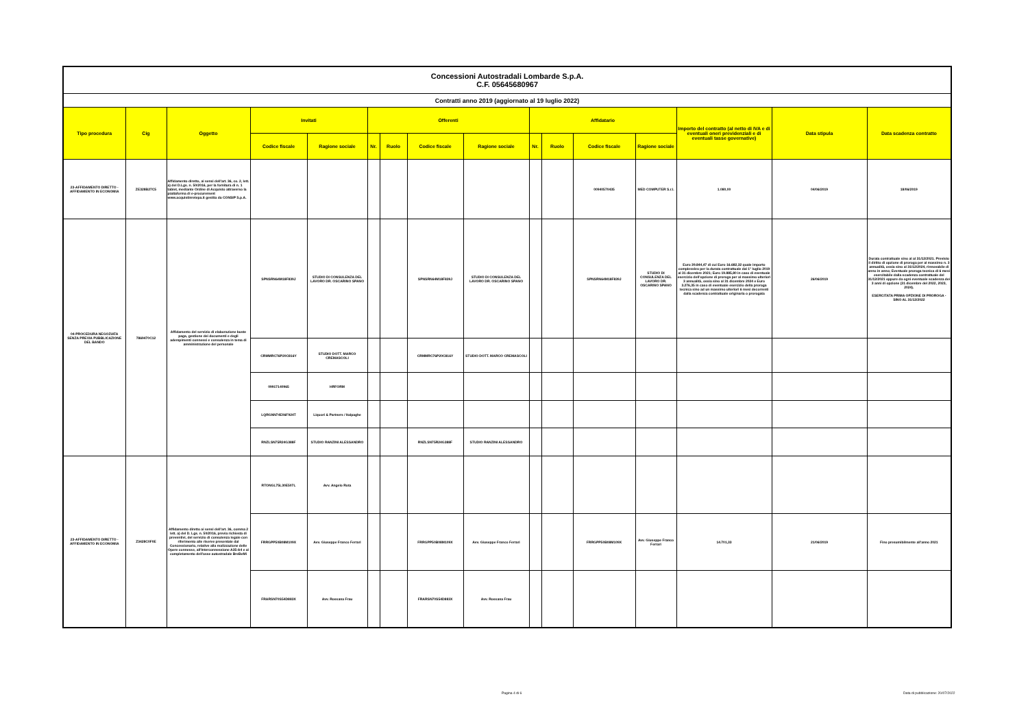| Concessioni Autostradali Lombarde S.p.A. C.F. 05645680967 | | | | | | | | | | | | | | | |
| Contratti anno 2019 (aggiornato al 19 luglio 2022) | | | | | | | | | | | | | | | |
| Tipo procedura | Cig | Oggetto | Invitati | | Offerenti | | | | Affidatario | | | | Importo del contratto (al netto di IVA e di eventuali oneri previdenziali e di eventuali tasse governative) | Data stipula | Data scadenza contratto |
| | | | Codice fiscale | Ragione sociale | Nr. | Ruolo | Codice fiscale | Ragione sociale | Nr. | Ruolo | Codice fiscale | Ragione sociale | | | |
| 23-AFFIDAMENTO DIRETTO - AFFIDAMENTO IN ECONOMIA | ZE328B27C5 | Affidamento diretto, ai sensi dell'art. 36, co. 2, lett. a) del D.Lgs. n. 50/2016, per la fornitura di n. 1 tablet, mediante Ordine di Acquisto attraverso la piattaforma di e-procurement www.acquistinretepa.it gestita da CONSIP S.p.A. | | | | | | | | | 00940570435 | MED COMPUTER S.r.l. | 1.080,00 | 04/06/2019 | 18/06/2019 |
| 04-PROCEDURA NEGOZIATA SENZA PREVIA PUBBLICAZIONE DEL BANDO | 7869470C12 | Affidamento del servizio di elaborazione buste paga, gestione dei documenti e degli adempimenti connessi e consulenza in tema di amministrazione del personale | SPNSRN64M18F839J | STUDIO DI CONSULENZA DEL LAVORO DR. OSCARINO SPANO | | | SPNSRN64M18F839J | STUDIO DI CONSULENZA DEL LAVORO DR. OSCARINO SPANO | | | SPNSRN64M18F839J | STUDIO DI CONSULENZA DEL LAVORO DR. OSCARINO SPANO | Euro 39.844,47 di cui Euro 16.682,32 quale importo complessivo per la durata contrattuale dal 1° luglio 2019 al 31 dicembre 2021; Euro 19.885,80 in caso di eventuale esercizio dell'opzione di proroga per al massimo ulteriori 3 annualità, ossia sino al 31 dicembre 2024 e Euro 3.276,35 in caso di eventuale esercizio della proroga tecnica sino ad un massimo ulteriori 6 mesi decorrenti dalla scadenza contrattuale originaria o prorogata | 26/06/2019 | Durata contrattuale sino al al 31/12/2021. Previsto il diritto di opzione di proroga per al massimo n. 3 annualità, ossia sino al 31/12/2024, rinnovabile di anno in anno; Eventuale proroga tecnica di 6 mesi esercitabile dalla scadenza contrattuale del 31/12/2021 oppure da ogni eventuale scadenza dei 3 anni di opzione (31 dicembre del 2022, 2023, 2024). ESERCITATA PRIMA OPZIONE DI PROROGA - SINO AL 31/12/2022 |
| | | | CRMMRC76P20C816Y | STUDIO DOTT. MARCO CREMASCOLI | | | CRMMRC76P20C816Y | STUDIO DOTT. MARCO CREMASCOLI | | | | | | | |
| | | | 09917140965 | HRFORM | | | | | | | | | | | |
| | | | LQRGNN74E06F924T | Liquori & Partners / Italpaghe | | | | | | | | | | | |
| | | | RNZLSN75R24G388F | STUDIO RANZINI ALESSANDRO | | | RNZLSN75R24G388F | STUDIO RANZINI ALESSANDRO | | | | | | | |
| 23-AFFIDAMENTO DIRETTO - AFFIDAMENTO IN ECONOMIA | Z3428C0F0E | Affidamento diretto ai sensi dell'art. 36, comma 2 lett. a) del D. Lgs. n. 50/2016, previa richiesta di preventivi, del servizio di consulenza legale con riferimento alle riserve presentate dal Concessionario, relative alla realizzazione delle Opere connesse, all'Interconnessione A35-A4 e al completamento dell'asse autostradale BreBeMi | RTONGL75L30E507L | Avv. Angelo Rota | | | | | | | | | | | |
| | | | FRRGPP50B08M109X | Avv. Giuseppe Franco Ferrari | | | FRRGPP50B08M109X | Avv. Giuseppe Franco Ferrari | | | FRRGPP50B08M109X | Avv. Giuseppe Franco Ferrari | 14.701,33 | 21/06/2019 | Fino presumibilmente all'anno 2021 |
| | | | FRARSN70S54D883X | Avv. Rossana Frau | | | FRARSN70S54D883X | Avv. Rossana Frau | | | | | | | |
Pagina 4 di 6
Data di pubblicazione: 20/07/2022